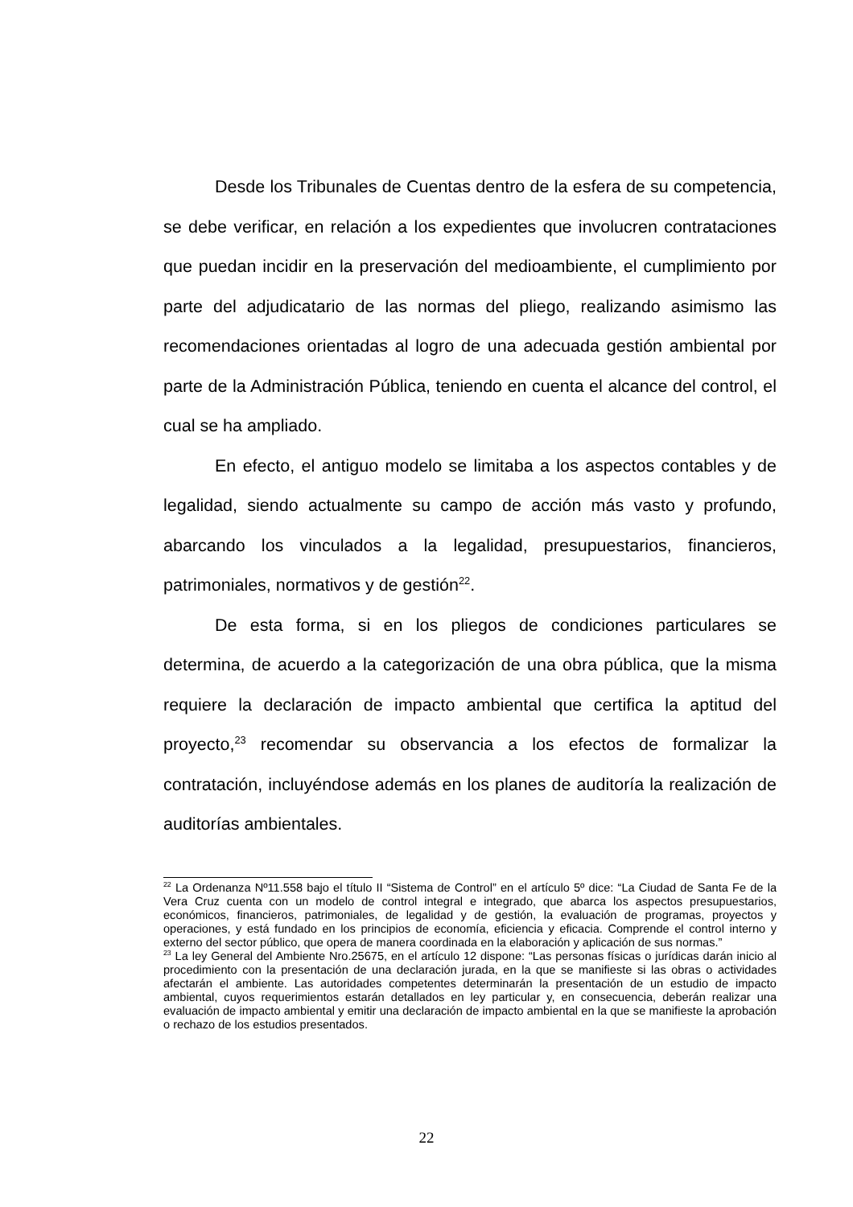Desde los Tribunales de Cuentas dentro de la esfera de su competencia, se debe verificar, en relación a los expedientes que involucren contrataciones que puedan incidir en la preservación del medioambiente, el cumplimiento por parte del adjudicatario de las normas del pliego, realizando asimismo las recomendaciones orientadas al logro de una adecuada gestión ambiental por parte de la Administración Pública, teniendo en cuenta el alcance del control, el cual se ha ampliado.
En efecto, el antiguo modelo se limitaba a los aspectos contables y de legalidad, siendo actualmente su campo de acción más vasto y profundo, abarcando los vinculados a la legalidad, presupuestarios, financieros, patrimoniales, normativos y de gestión<sup>22</sup>.
De esta forma, si en los pliegos de condiciones particulares se determina, de acuerdo a la categorización de una obra pública, que la misma requiere la declaración de impacto ambiental que certifica la aptitud del proyecto,<sup>23</sup> recomendar su observancia a los efectos de formalizar la contratación, incluyéndose además en los planes de auditoría la realización de auditorías ambientales.
<sup>22</sup> La Ordenanza Nº11.558 bajo el título II “Sistema de Control” en el artículo 5º dice: “La Ciudad de Santa Fe de la Vera Cruz cuenta con un modelo de control integral e integrado, que abarca los aspectos presupuestarios, económicos, financieros, patrimoniales, de legalidad y de gestión, la evaluación de programas, proyectos y operaciones, y está fundado en los principios de economía, eficiencia y eficacia. Comprende el control interno y externo del sector público, que opera de manera coordinada en la elaboración y aplicación de sus normas.”
<sup>23</sup> La ley General del Ambiente Nro.25675, en el artículo 12 dispone: “Las personas físicas o jurídicas darán inicio al procedimiento con la presentación de una declaración jurada, en la que se manifieste si las obras o actividades afectarán el ambiente. Las autoridades competentes determinarán la presentación de un estudio de impacto ambiental, cuyos requerimientos estarán detallados en ley particular y, en consecuencia, deberán realizar una evaluación de impacto ambiental y emitir una declaración de impacto ambiental en la que se manifieste la aprobación o rechazo de los estudios presentados.
22